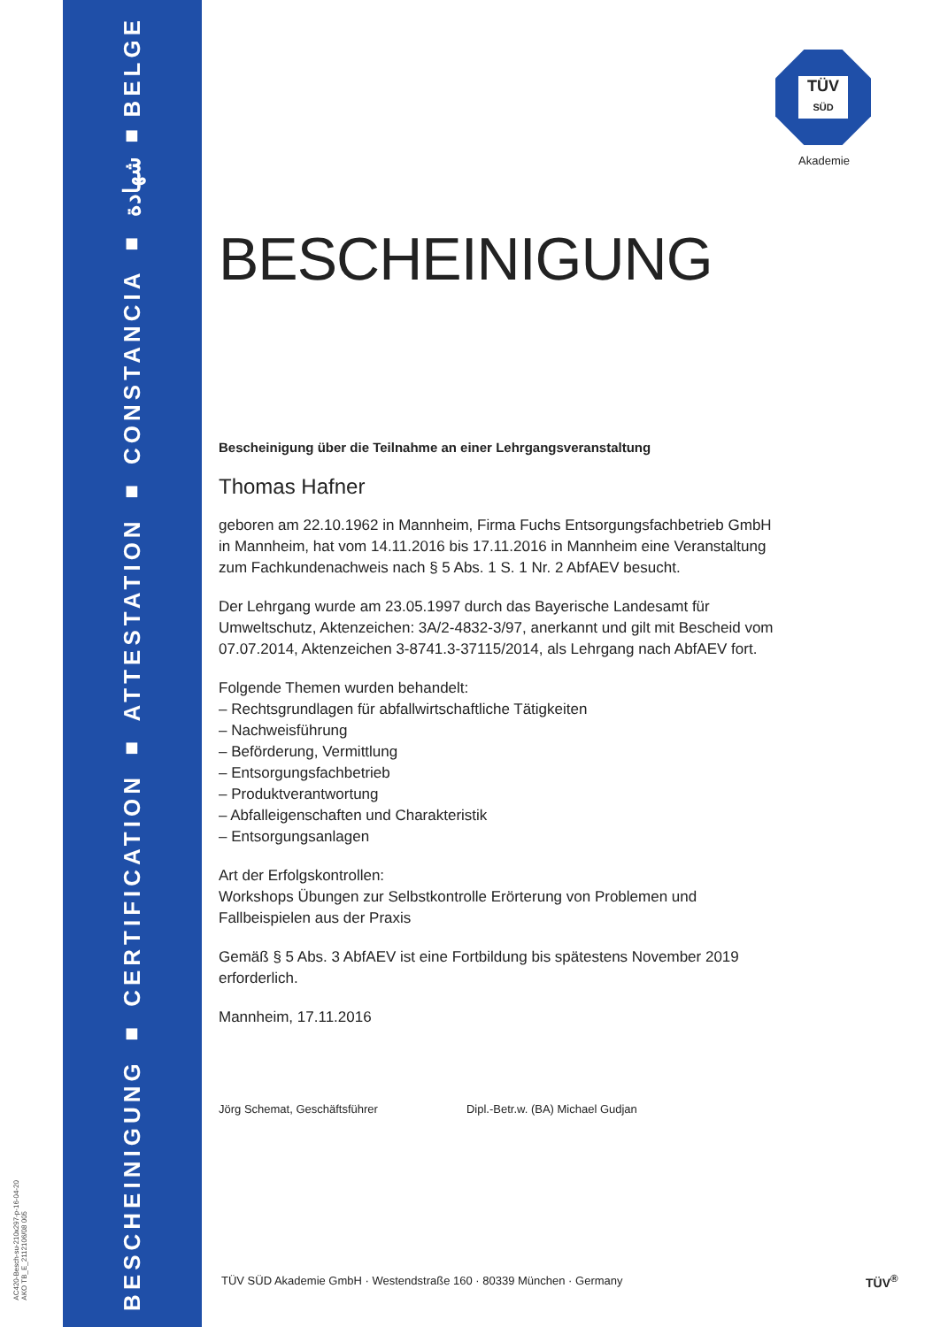BESCHEINIGUNG ■ CERTIFICATION ■ ATTESTATION ■ CONSTANCIA ■ شهادة ■ BELGE
AC420-Besch-su-210x297-p-16-04-20
AKO TB_E_2112106/08 005
TÜV
SÜD
Akademie
BESCHEINIGUNG
Bescheinigung über die Teilnahme an einer Lehrgangsveranstaltung
Thomas Hafner
geboren am 22.10.1962 in Mannheim, Firma Fuchs Entsorgungsfachbetrieb GmbH in Mannheim, hat vom 14.11.2016 bis 17.11.2016 in Mannheim eine Veranstaltung zum Fachkundenachweis nach § 5 Abs. 1 S. 1 Nr. 2 AbfAEV besucht.
Der Lehrgang wurde am 23.05.1997 durch das Bayerische Landesamt für Umweltschutz, Aktenzeichen: 3A/2-4832-3/97, anerkannt und gilt mit Bescheid vom 07.07.2014, Aktenzeichen 3-8741.3-37115/2014, als Lehrgang nach AbfAEV fort.
Folgende Themen wurden behandelt:
– Rechtsgrundlagen für abfallwirtschaftliche Tätigkeiten
– Nachweisführung
– Beförderung, Vermittlung
– Entsorgungsfachbetrieb
– Produktverantwortung
– Abfalleigenschaften und Charakteristik
– Entsorgungsanlagen
Art der Erfolgskontrollen:
Workshops Übungen zur Selbstkontrolle Erörterung von Problemen und Fallbeispielen aus der Praxis
Gemäß § 5 Abs. 3 AbfAEV ist eine Fortbildung bis spätestens November 2019 erforderlich.
Mannheim, 17.11.2016
Jörg Schemat, Geschäftsführer Dipl.-Betr.w. (BA) Michael Gudjan
TÜV SÜD Akademie GmbH · Westendstraße 160 · 80339 München · Germany
TÜV<sup>®</sup>